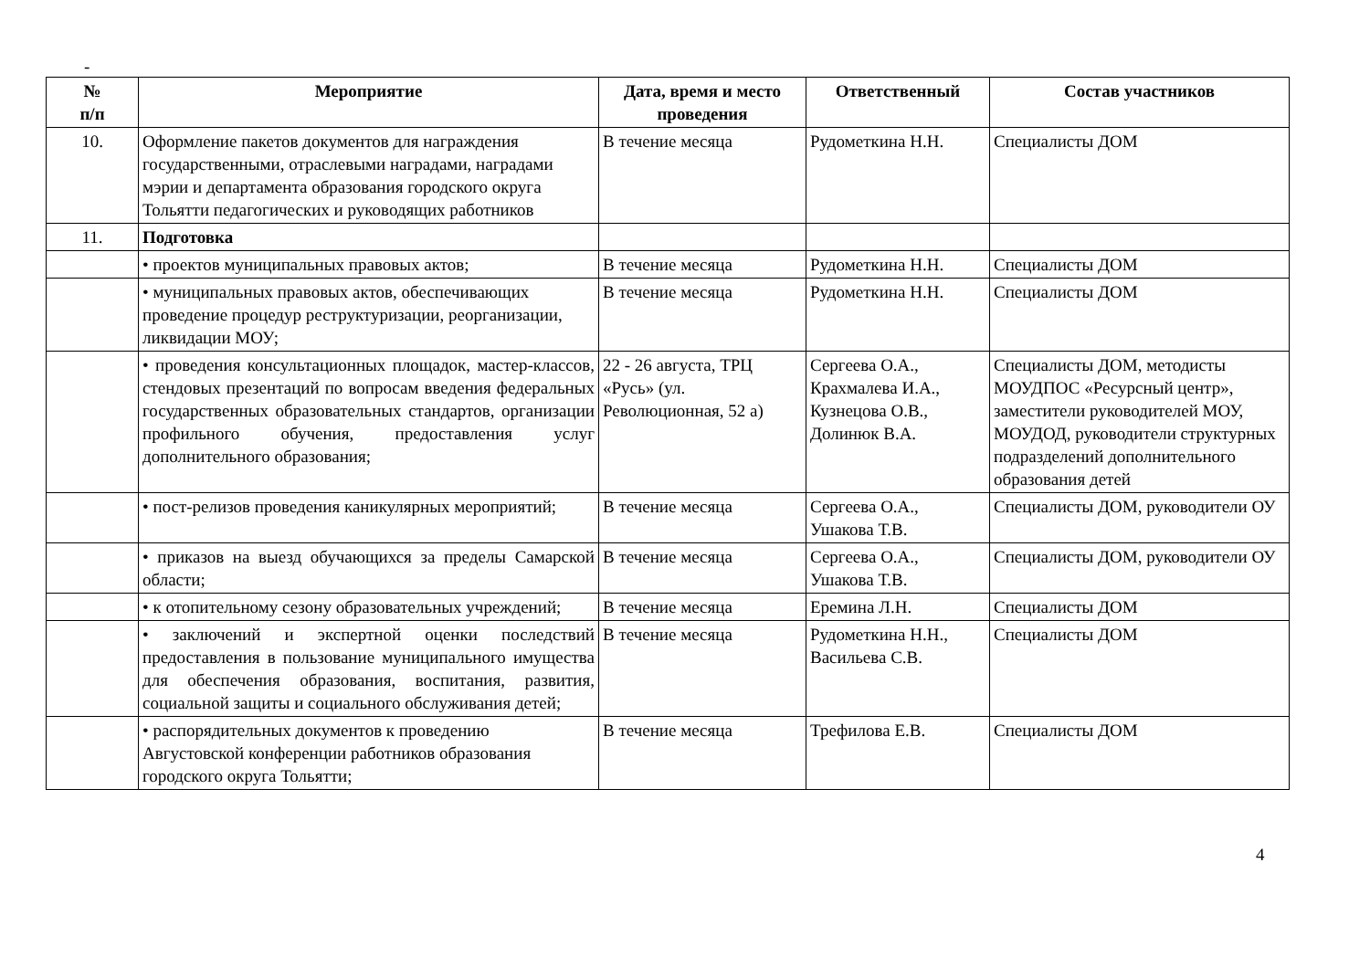-
| № п/п | Мероприятие | Дата, время и место проведения | Ответственный | Состав участников |
| --- | --- | --- | --- | --- |
| 10. | Оформление пакетов документов для награждения государственными, отраслевыми наградами, наградами мэрии и департамента образования городского округа Тольятти педагогических и руководящих работников | В течение месяца | Рудометкина Н.Н. | Специалисты ДОМ |
| 11. | Подготовка | | | |
| | • проектов муниципальных правовых актов; | В течение месяца | Рудометкина Н.Н. | Специалисты ДОМ |
| | • муниципальных правовых актов, обеспечивающих проведение процедур реструктуризации, реорганизации, ликвидации МОУ; | В течение месяца | Рудометкина Н.Н. | Специалисты ДОМ |
| | • проведения консультационных площадок, мастер-классов, стендовых презентаций по вопросам введения федеральных государственных образовательных стандартов, организации профильного обучения, предоставления услуг дополнительного образования; | 22 - 26 августа, ТРЦ «Русь» (ул. Революционная, 52 а) | Сергеева О.А., Крахмалева И.А., Кузнецова О.В., Долинюк В.А. | Специалисты ДОМ, методисты МОУДПОС «Ресурсный центр», заместители руководителей МОУ, МОУДОД, руководители структурных подразделений дополнительного образования детей |
| | • пост-релизов проведения каникулярных мероприятий; | В течение месяца | Сергеева О.А., Ушакова Т.В. | Специалисты ДОМ, руководители ОУ |
| | • приказов на выезд обучающихся за пределы Самарской области; | В течение месяца | Сергеева О.А., Ушакова Т.В. | Специалисты ДОМ, руководители ОУ |
| | • к отопительному сезону образовательных учреждений; | В течение месяца | Еремина Л.Н. | Специалисты ДОМ |
| | • заключений и экспертной оценки последствий предоставления в пользование муниципального имущества для обеспечения образования, воспитания, развития, социальной защиты и социального обслуживания детей; | В течение месяца | Рудометкина Н.Н., Васильева С.В. | Специалисты ДОМ |
| | • распорядительных документов к проведению Августовской конференции работников образования городского округа Тольятти; | В течение месяца | Трефилова Е.В. | Специалисты ДОМ |
4